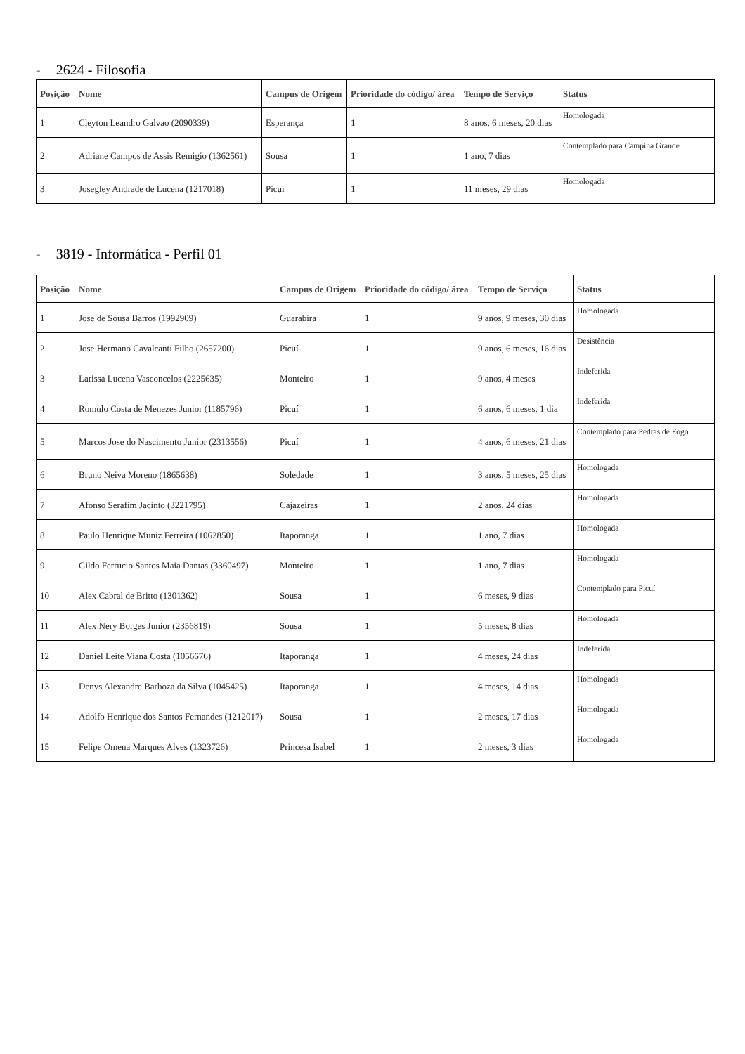- 2624 - Filosofia
| Posição | Nome | Campus de Origem | Prioridade do código/ área | Tempo de Serviço | Status |
| --- | --- | --- | --- | --- | --- |
| 1 | Cleyton Leandro Galvao (2090339) | Esperança | 1 | 8 anos, 6 meses, 20 dias | Homologada |
| 2 | Adriane Campos de Assis Remigio (1362561) | Sousa | 1 | 1 ano, 7 dias | Contemplado para Campina Grande |
| 3 | Josegley Andrade de Lucena (1217018) | Picuí | 1 | 11 meses, 29 dias | Homologada |
- 3819 - Informática - Perfil 01
| Posição | Nome | Campus de Origem | Prioridade do código/ área | Tempo de Serviço | Status |
| --- | --- | --- | --- | --- | --- |
| 1 | Jose de Sousa Barros (1992909) | Guarabira | 1 | 9 anos, 9 meses, 30 dias | Homologada |
| 2 | Jose Hermano Cavalcanti Filho (2657200) | Picuí | 1 | 9 anos, 6 meses, 16 dias | Desistência |
| 3 | Larissa Lucena Vasconcelos (2225635) | Monteiro | 1 | 9 anos, 4 meses | Indeferida |
| 4 | Romulo Costa de Menezes Junior (1185796) | Picuí | 1 | 6 anos, 6 meses, 1 dia | Indeferida |
| 5 | Marcos Jose do Nascimento Junior (2313556) | Picuí | 1 | 4 anos, 6 meses, 21 dias | Contemplado para Pedras de Fogo |
| 6 | Bruno Neiva Moreno (1865638) | Soledade | 1 | 3 anos, 5 meses, 25 dias | Homologada |
| 7 | Afonso Serafim Jacinto (3221795) | Cajazeiras | 1 | 2 anos, 24 dias | Homologada |
| 8 | Paulo Henrique Muniz Ferreira (1062850) | Itaporanga | 1 | 1 ano, 7 dias | Homologada |
| 9 | Gildo Ferrucio Santos Maia Dantas (3360497) | Monteiro | 1 | 1 ano, 7 dias | Homologada |
| 10 | Alex Cabral de Britto (1301362) | Sousa | 1 | 6 meses, 9 dias | Contemplado para Picuí |
| 11 | Alex Nery Borges Junior (2356819) | Sousa | 1 | 5 meses, 8 dias | Homologada |
| 12 | Daniel Leite Viana Costa (1056676) | Itaporanga | 1 | 4 meses, 24 dias | Indeferida |
| 13 | Denys Alexandre Barboza da Silva (1045425) | Itaporanga | 1 | 4 meses, 14 dias | Homologada |
| 14 | Adolfo Henrique dos Santos Fernandes (1212017) | Sousa | 1 | 2 meses, 17 dias | Homologada |
| 15 | Felipe Omena Marques Alves (1323726) | Princesa Isabel | 1 | 2 meses, 3 dias | Homologada |